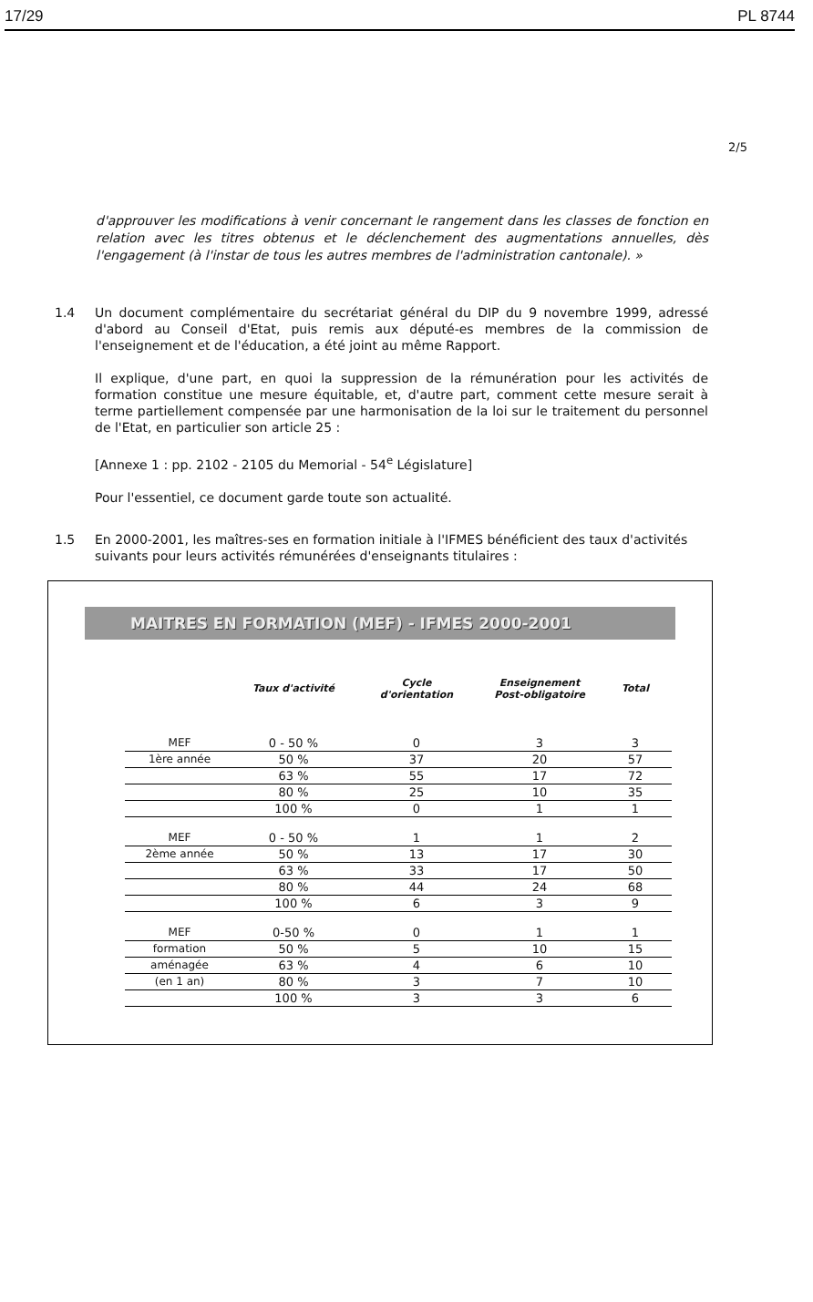17/29 PL 8744
2/5
d'approuver les modifications à venir concernant le rangement dans les classes de fonction en relation avec les titres obtenus et le déclenchement des augmentations annuelles, dès l'engagement (à l'instar de tous les autres membres de l'administration cantonale). »
1.4 Un document complémentaire du secrétariat général du DIP du 9 novembre 1999, adressé d'abord au Conseil d'Etat, puis remis aux député-es membres de la commission de l'enseignement et de l'éducation, a été joint au même Rapport.
Il explique, d'une part, en quoi la suppression de la rémunération pour les activités de formation constitue une mesure équitable, et, d'autre part, comment cette mesure serait à terme partiellement compensée par une harmonisation de la loi sur le traitement du personnel de l'Etat, en particulier son article 25 :
[Annexe 1 : pp. 2102 - 2105 du Memorial - 54<sup>e</sup> Législature]
Pour l'essentiel, ce document garde toute son actualité.
1.5 En 2000-2001, les maîtres-ses en formation initiale à l'IFMES bénéficient des taux d'activités suivants pour leurs activités rémunérées d'enseignants titulaires :
MAITRES EN FORMATION (MEF) - IFMES 2000-2001
| | Taux d'activité | Cycle d'orientation | Enseignement Post-obligatoire | Total |
| --- | --- | --- | --- | --- |
| MEF | 0 - 50 % | 0 | 3 | 3 |
| 1ère année | 50 % | 37 | 20 | 57 |
| | 63 % | 55 | 17 | 72 |
| | 80 % | 25 | 10 | 35 |
| | 100 % | 0 | 1 | 1 |
| MEF | 0 - 50 % | 1 | 1 | 2 |
| 2ème année | 50 % | 13 | 17 | 30 |
| | 63 % | 33 | 17 | 50 |
| | 80 % | 44 | 24 | 68 |
| | 100 % | 6 | 3 | 9 |
| MEF | 0-50 % | 0 | 1 | 1 |
| formation | 50 % | 5 | 10 | 15 |
| aménagée | 63 % | 4 | 6 | 10 |
| (en 1 an) | 80 % | 3 | 7 | 10 |
| | 100 % | 3 | 3 | 6 |